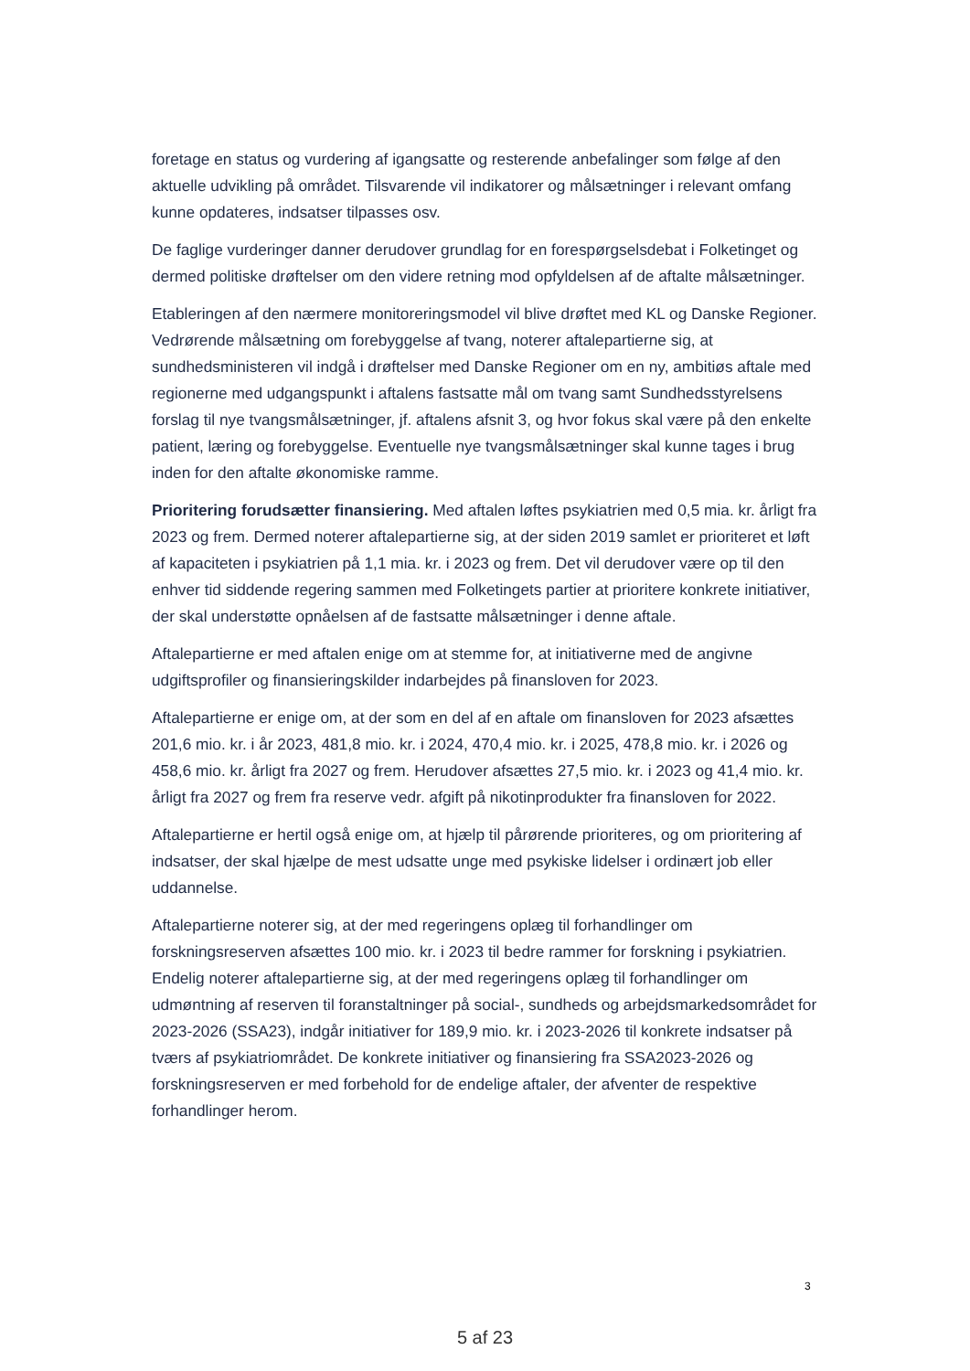foretage en status og vurdering af igangsatte og resterende anbefalinger som følge af den aktuelle udvikling på området. Tilsvarende vil indikatorer og målsætninger i relevant omfang kunne opdateres, indsatser tilpasses osv.
De faglige vurderinger danner derudover grundlag for en forespørgselsdebat i Folketinget og dermed politiske drøftelser om den videre retning mod opfyldelsen af de aftalte målsætninger.
Etableringen af den nærmere monitoreringsmodel vil blive drøftet med KL og Danske Regioner. Vedrørende målsætning om forebyggelse af tvang, noterer aftalepartierne sig, at sundhedsministeren vil indgå i drøftelser med Danske Regioner om en ny, ambitiøs aftale med regionerne med udgangspunkt i aftalens fastsatte mål om tvang samt Sundhedsstyrelsens forslag til nye tvangsmålsætninger, jf. aftalens afsnit 3, og hvor fokus skal være på den enkelte patient, læring og forebyggelse. Eventuelle nye tvangsmålsætninger skal kunne tages i brug inden for den aftalte økonomiske ramme.
Prioritering forudsætter finansiering. Med aftalen løftes psykiatrien med 0,5 mia. kr. årligt fra 2023 og frem. Dermed noterer aftalepartierne sig, at der siden 2019 samlet er prioriteret et løft af kapaciteten i psykiatrien på 1,1 mia. kr. i 2023 og frem. Det vil derudover være op til den enhver tid siddende regering sammen med Folketingets partier at prioritere konkrete initiativer, der skal understøtte opnåelsen af de fastsatte målsætninger i denne aftale.
Aftalepartierne er med aftalen enige om at stemme for, at initiativerne med de angivne udgiftsprofiler og finansieringskilder indarbejdes på finansloven for 2023.
Aftalepartierne er enige om, at der som en del af en aftale om finansloven for 2023 afsættes 201,6 mio. kr. i år 2023, 481,8 mio. kr. i 2024, 470,4 mio. kr. i 2025, 478,8 mio. kr. i 2026 og 458,6 mio. kr. årligt fra 2027 og frem. Herudover afsættes 27,5 mio. kr. i 2023 og 41,4 mio. kr. årligt fra 2027 og frem fra reserve vedr. afgift på nikotinprodukter fra finansloven for 2022.
Aftalepartierne er hertil også enige om, at hjælp til pårørende prioriteres, og om prioritering af indsatser, der skal hjælpe de mest udsatte unge med psykiske lidelser i ordinært job eller uddannelse.
Aftalepartierne noterer sig, at der med regeringens oplæg til forhandlinger om forskningsreserven afsættes 100 mio. kr. i 2023 til bedre rammer for forskning i psykiatrien. Endelig noterer aftalepartierne sig, at der med regeringens oplæg til forhandlinger om udmøntning af reserven til foranstaltninger på social-, sundheds og arbejdsmarkedsområdet for 2023-2026 (SSA23), indgår initiativer for 189,9 mio. kr. i 2023-2026 til konkrete indsatser på tværs af psykiatriområdet. De konkrete initiativer og finansiering fra SSA2023-2026 og forskningsreserven er med forbehold for de endelige aftaler, der afventer de respektive forhandlinger herom.
3
5 af 23